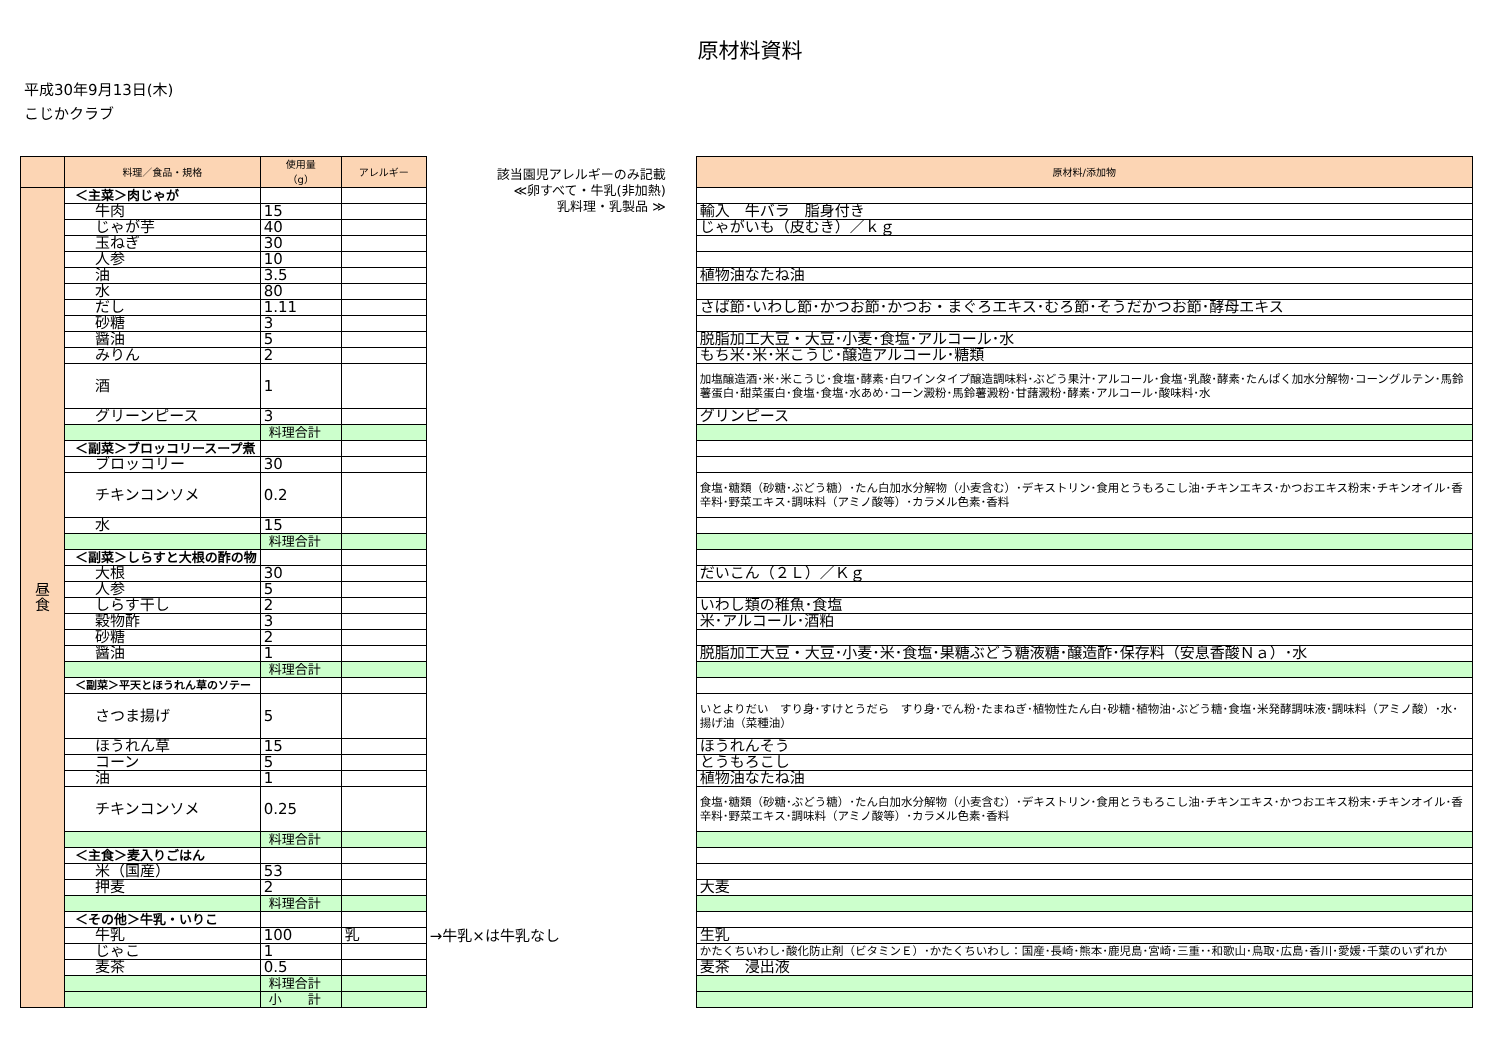原材料資料
平成30年9月13日(木)
こじかクラブ
| | 料理／食品・規格 | 使用量 （g） | アレルギー | 該当園児アレルギーのみ記載 ≪卵すべて・牛乳(非加熱) 乳料理・乳製品 ≫ | 原材料/添加物 |
| 昼 食 | ＜主菜＞肉じゃが | | | | |
| | 牛肉 | 15 | | | 輸入 牛バラ 脂身付き |
| | じゃが芋 | 40 | | | じゃがいも（皮むき）／ｋｇ |
| | 玉ねぎ | 30 | | | |
| | 人参 | 10 | | | |
| | 油 | 3.5 | | | 植物油なたね油 |
| | 水 | 80 | | | |
| | だし | 1.11 | | | さば節･いわし節･かつお節･かつお・まぐろエキス･むろ節･そうだかつお節･酵母エキス |
| | 砂糖 | 3 | | | |
| | 醤油 | 5 | | | 脱脂加工大豆・大豆･小麦･食塩･アルコール･水 |
| | みりん | 2 | | | もち米･米･米こうじ･醸造アルコール･糖類 |
| | 酒 | 1 | | | 加塩醸造酒･米･米こうじ･食塩･酵素･白ワインタイプ醸造調味料･ぶどう果汁･アルコール･食塩･乳酸･酵素･たんぱく加水分解物･コーングルテン･馬鈴薯蛋白･甜菜蛋白･食塩･食塩･水あめ･コーン澱粉･馬鈴薯澱粉･甘藷澱粉･酵素･アルコール･酸味料･水 |
| | グリーンピース | 3 | | | グリンピース |
| | | 料理合計 | | | |
| | ＜副菜＞ブロッコリースープ煮 | | | | |
| | ブロッコリー | 30 | | | |
| | チキンコンソメ | 0.2 | | | 食塩･糖類（砂糖･ぶどう糖）･たん白加水分解物（小麦含む）･デキストリン･食用とうもろこし油･チキンエキス･かつおエキス粉末･チキンオイル･香辛料･野菜エキス･調味料（アミノ酸等）･カラメル色素･香料 |
| | 水 | 15 | | | |
| | | 料理合計 | | | |
| | ＜副菜＞しらすと大根の酢の物 | | | | |
| | 大根 | 30 | | | だいこん（２Ｌ）／Ｋｇ |
| | 人参 | 5 | | | |
| | しらす干し | 2 | | | いわし類の稚魚･食塩 |
| | 穀物酢 | 3 | | | 米･アルコール･酒粕 |
| | 砂糖 | 2 | | | |
| | 醤油 | 1 | | | 脱脂加工大豆・大豆･小麦･米･食塩･果糖ぶどう糖液糖･醸造酢･保存料（安息香酸Ｎａ）･水 |
| | | 料理合計 | | | |
| | ＜副菜＞平天とほうれん草のソテー | | | | |
| | さつま揚げ | 5 | | | いとよりだい すり身･すけとうだら すり身･でん粉･たまねぎ･植物性たん白･砂糖･植物油･ぶどう糖･食塩･米発酵調味液･調味料（アミノ酸）･水･揚げ油（菜種油） |
| | ほうれん草 | 15 | | | ほうれんそう |
| | コーン | 5 | | | とうもろこし |
| | 油 | 1 | | | 植物油なたね油 |
| | チキンコンソメ | 0.25 | | | 食塩･糖類（砂糖･ぶどう糖）･たん白加水分解物（小麦含む）･デキストリン･食用とうもろこし油･チキンエキス･かつおエキス粉末･チキンオイル･香辛料･野菜エキス･調味料（アミノ酸等）･カラメル色素･香料 |
| | | 料理合計 | | | |
| | ＜主食＞麦入りごはん | | | | |
| | 米（国産） | 53 | | | |
| | 押麦 | 2 | | | 大麦 |
| | | 料理合計 | | | |
| | ＜その他＞牛乳・いりこ | | | | |
| | 牛乳 | 100 | 乳 | →牛乳×は牛乳なし | 生乳 |
| | じゃこ | 1 | | | かたくちいわし･酸化防止剤（ビタミンＥ）･かたくちいわし：国産･長崎･熊本･鹿児島･宮崎･三重･･和歌山･鳥取･広島･香川･愛媛･千葉のいずれか |
| | 麦茶 | 0.5 | | | 麦茶 浸出液 |
| | | 料理合計 | | | |
| | | 小 計 | | | |